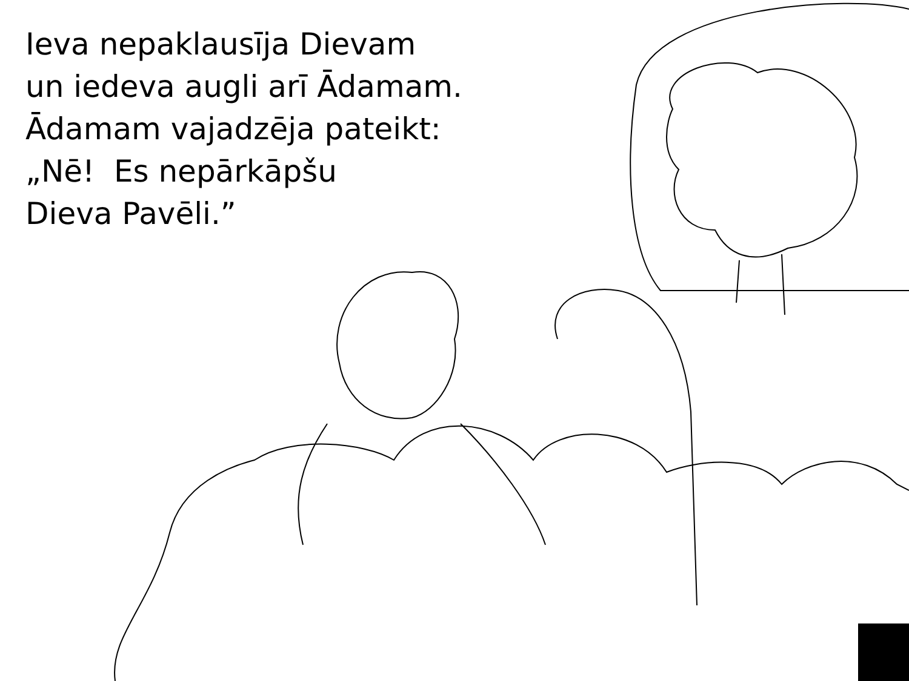Ieva nepaklausīja Dievam
un iedeva augli arī Ādamam.
Ādamam vajadzēja pateikt:
„Nē! Es nepārkāpšu
Dieva Pavēli.”